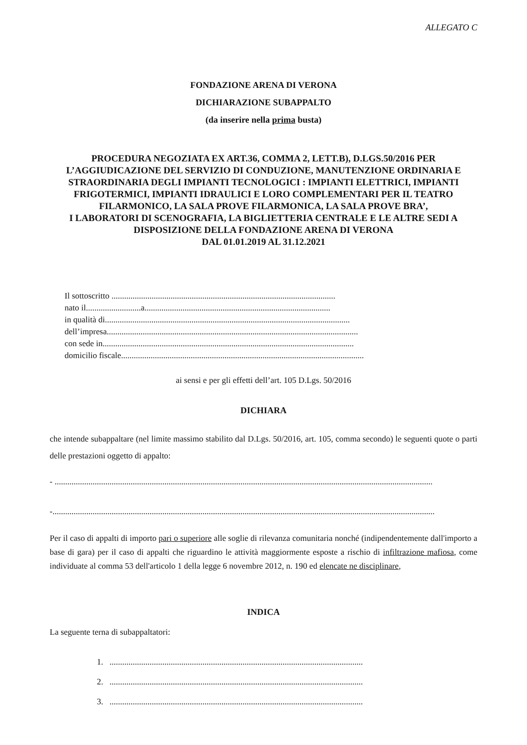ALLEGATO C
FONDAZIONE ARENA DI VERONA
DICHIARAZIONE SUBAPPALTO
(da inserire nella prima busta)
PROCEDURA NEGOZIATA EX ART.36, COMMA 2, LETT.B), D.LGS.50/2016 PER L’AGGIUDICAZIONE DEL SERVIZIO DI CONDUZIONE, MANUTENZIONE ORDINARIA E STRAORDINARIA DEGLI IMPIANTI TECNOLOGICI : IMPIANTI ELETTRICI, IMPIANTI FRIGOTERMICI, IMPIANTI IDRAULICI E LORO COMPLEMENTARI PER IL TEATRO FILARMONICO, LA SALA PROVE FILARMONICA, LA SALA PROVE BRA’,
I LABORATORI DI SCENOGRAFIA, LA BIGLIETTERIA CENTRALE E LE ALTRE SEDI A DISPOSIZIONE DELLA FONDAZIONE ARENA DI VERONA
DAL 01.01.2019 AL 31.12.2021
Il sottoscritto ..........................................................................................................
nato il..........................a........................................................................................
in qualità di....................................................................................................................
dell’impresa.......................................................................................................................
con sede in.......................................................................................................................
domicilio fiscale...................................................................................................................
ai sensi e per gli effetti dell’art. 105 D.Lgs. 50/2016
DICHIARA
che intende subappaltare (nel limite massimo stabilito dal D.Lgs. 50/2016, art. 105, comma secondo) le seguenti quote o parti delle prestazioni oggetto di appalto:
- ...................................................................................................................................................................................
-.....................................................................................................................................................................................
Per il caso di appalti di importo pari o superiore alle soglie di rilevanza comunitaria nonché (indipendentemente dall'importo a base di gara) per il caso di appalti che riguardino le attività maggiormente esposte a rischio di infiltrazione mafiosa, come individuate al comma 53 dell'articolo 1 della legge 6 novembre 2012, n. 190 ed elencate ne disciplinare,
INDICA
La seguente terna di subappaltatori:
1. ........................................................................................................................
2. ........................................................................................................................
3. ........................................................................................................................